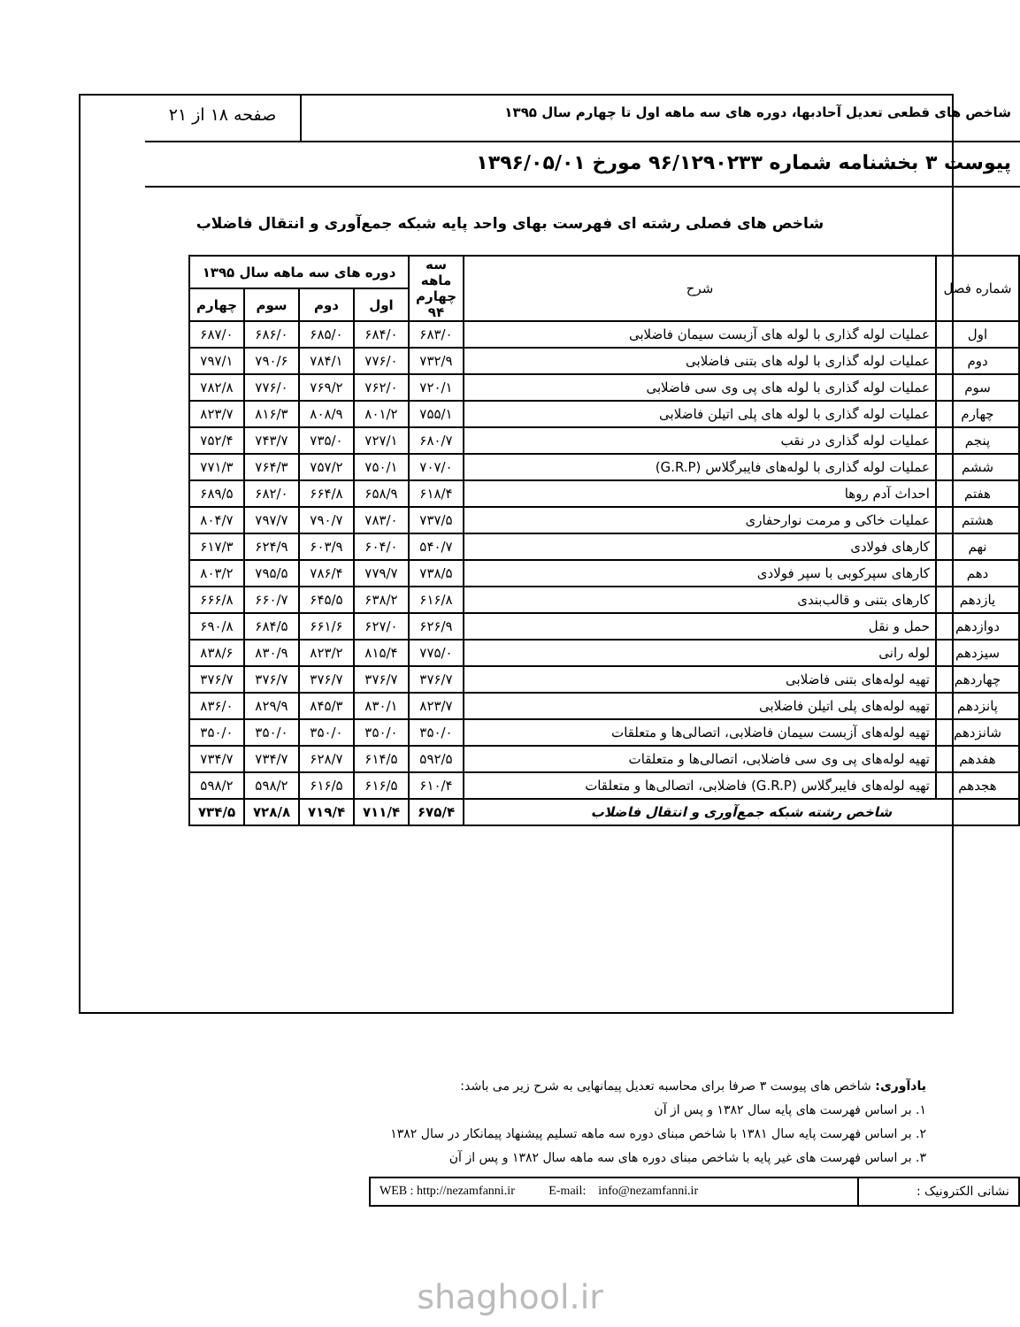شاخص های قطعی تعدیل آحادبها، دوره های سه ماهه اول تا چهارم سال ۱۳۹۵
صفحه ۱۸ از ۲۱
پیوست ۳ بخشنامه شماره ۹۶/۱۲۹۰۲۳۳ مورخ ۱۳۹۶/۰۵/۰۱
شاخص های فصلی رشته ای فهرست بهای واحد پایه شبکه جمع‌آوری و انتقال فاضلاب
| شماره فصل | شرح | سه ماهه چهارم ۹۴ | دوره های سه ماهه سال ۱۳۹۵ | | | |
| --- | --- | --- | --- | --- | --- | --- |
| | | | اول | دوم | سوم | چهارم |
| اول | عملیات لوله گذاری با لوله های آزبست سیمان فاضلابی | ۶۸۳/۰ | ۶۸۴/۰ | ۶۸۵/۰ | ۶۸۶/۰ | ۶۸۷/۰ |
| دوم | عملیات لوله گذاری با لوله های بتنی فاضلابی | ۷۳۲/۹ | ۷۷۶/۰ | ۷۸۴/۱ | ۷۹۰/۶ | ۷۹۷/۱ |
| سوم | عملیات لوله گذاری با لوله های پی وی سی فاضلابی | ۷۲۰/۱ | ۷۶۲/۰ | ۷۶۹/۲ | ۷۷۶/۰ | ۷۸۲/۸ |
| چهارم | عملیات لوله گذاری با لوله های پلی اتیلن فاضلابی | ۷۵۵/۱ | ۸۰۱/۲ | ۸۰۸/۹ | ۸۱۶/۳ | ۸۲۳/۷ |
| پنجم | عملیات لوله گذاری در نقب | ۶۸۰/۷ | ۷۲۷/۱ | ۷۳۵/۰ | ۷۴۳/۷ | ۷۵۲/۴ |
| ششم | عملیات لوله گذاری با لوله‌های فایبرگلاس (G.R.P) | ۷۰۷/۰ | ۷۵۰/۱ | ۷۵۷/۲ | ۷۶۴/۳ | ۷۷۱/۳ |
| هفتم | احداث آدم روها | ۶۱۸/۴ | ۶۵۸/۹ | ۶۶۴/۸ | ۶۸۲/۰ | ۶۸۹/۵ |
| هشتم | عملیات خاکی و مرمت نوارحفاری | ۷۳۷/۵ | ۷۸۳/۰ | ۷۹۰/۷ | ۷۹۷/۷ | ۸۰۴/۷ |
| نهم | کارهای فولادی | ۵۴۰/۷ | ۶۰۴/۰ | ۶۰۳/۹ | ۶۲۴/۹ | ۶۱۷/۳ |
| دهم | کارهای سپرکوبی با سپر فولادی | ۷۳۸/۵ | ۷۷۹/۷ | ۷۸۶/۴ | ۷۹۵/۵ | ۸۰۳/۲ |
| یازدهم | کارهای بتنی و قالب‌بندی | ۶۱۶/۸ | ۶۳۸/۲ | ۶۴۵/۵ | ۶۶۰/۷ | ۶۶۶/۸ |
| دوازدهم | حمل و نقل | ۶۲۶/۹ | ۶۲۷/۰ | ۶۶۱/۶ | ۶۸۴/۵ | ۶۹۰/۸ |
| سیزدهم | لوله رانی | ۷۷۵/۰ | ۸۱۵/۴ | ۸۲۳/۲ | ۸۳۰/۹ | ۸۳۸/۶ |
| چهاردهم | تهیه لوله‌های بتنی فاضلابی | ۳۷۶/۷ | ۳۷۶/۷ | ۳۷۶/۷ | ۳۷۶/۷ | ۳۷۶/۷ |
| پانزدهم | تهیه لوله‌های پلی اتیلن فاضلابی | ۸۲۳/۷ | ۸۳۰/۱ | ۸۴۵/۳ | ۸۲۹/۹ | ۸۳۶/۰ |
| شانزدهم | تهیه لوله‌های آزبست سیمان فاضلابی، اتصالی‌ها و متعلقات | ۳۵۰/۰ | ۳۵۰/۰ | ۳۵۰/۰ | ۳۵۰/۰ | ۳۵۰/۰ |
| هفدهم | تهیه لوله‌های پی وی سی فاضلابی، اتصالی‌ها و متعلقات | ۵۹۲/۵ | ۶۱۴/۵ | ۶۲۸/۷ | ۷۳۴/۷ | ۷۳۴/۷ |
| هجدهم | تهیه لوله‌های فایبرگلاس (G.R.P) فاضلابی، اتصالی‌ها و متعلقات | ۶۱۰/۴ | ۶۱۶/۵ | ۶۱۶/۵ | ۵۹۸/۲ | ۵۹۸/۲ |
| شاخص رشته شبکه جمع‌آوری و انتقال فاضلاب | | ۶۷۵/۴ | ۷۱۱/۴ | ۷۱۹/۴ | ۷۲۸/۸ | ۷۳۴/۵ |
یادآوری: شاخص های پیوست ۳ صرفا برای محاسبه تعدیل پیمانهایی به شرح زیر می باشد:
۱. بر اساس فهرست های پایه سال ۱۳۸۲ و پس از آن
۲. بر اساس فهرست پایه سال ۱۳۸۱ با شاخص مبنای دوره سه ماهه تسلیم پیشنهاد پیمانکار در سال ۱۳۸۲
۳. بر اساس فهرست های غیر پایه با شاخص مبنای دوره های سه ماهه سال ۱۳۸۲ و پس از آن
WEB : http://nezamfanni.ir E-mail: info@nezamfanni.ir
نشانی الکترونیک :
shaghool.ir